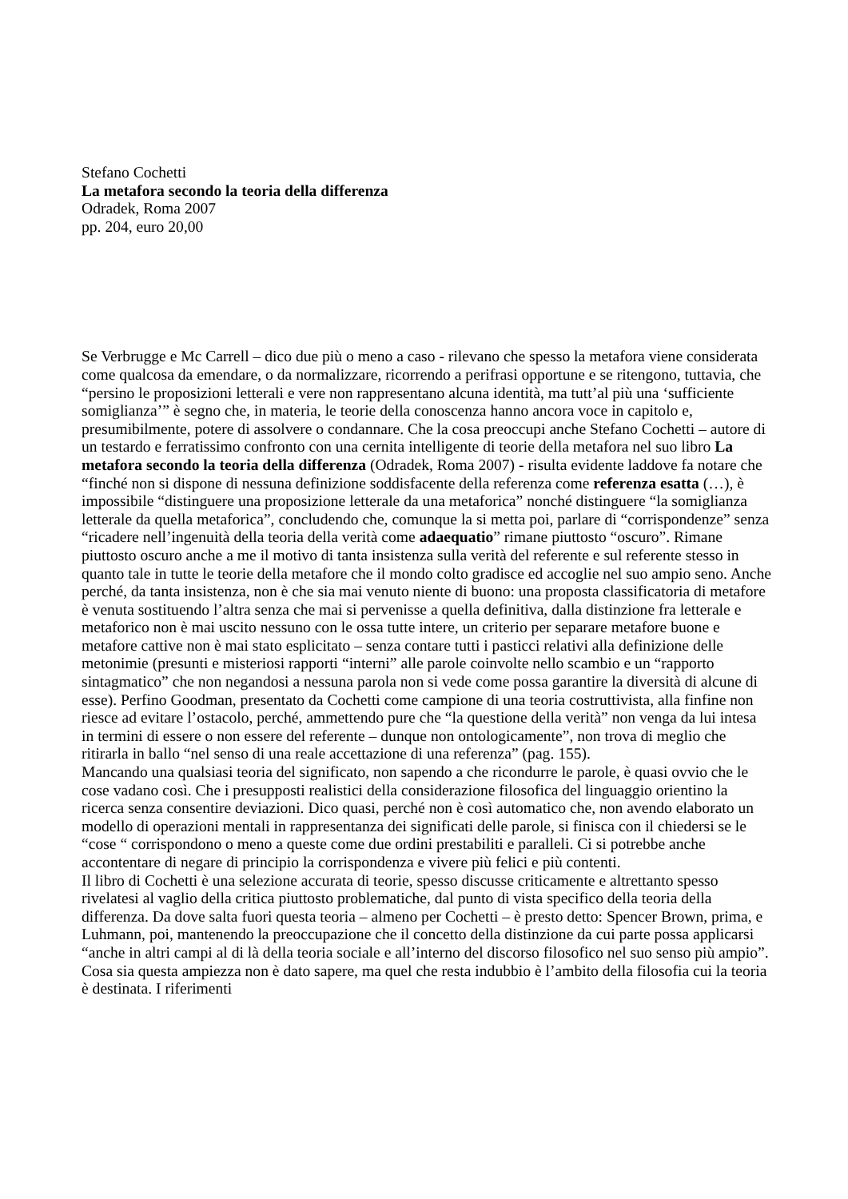Stefano Cochetti
La metafora secondo la teoria della differenza
Odradek, Roma 2007
pp. 204, euro 20,00
Se Verbrugge e Mc Carrell – dico due più o meno a caso - rilevano che spesso la metafora viene considerata come qualcosa da emendare, o da normalizzare, ricorrendo a perifrasi opportune e se ritengono, tuttavia, che “persino le proposizioni letterali e vere non rappresentano alcuna identità, ma tutt’al più una ‘sufficiente somiglianza’” è segno che, in materia, le teorie della conoscenza hanno ancora voce in capitolo e, presumibilmente, potere di assolvere o condannare. Che la cosa preoccupi anche Stefano Cochetti – autore di un testardo e ferratissimo confronto con una cernita intelligente di teorie della metafora nel suo libro La metafora secondo la teoria della differenza (Odradek, Roma 2007) - risulta evidente laddove fa notare che “finché non si dispone di nessuna definizione soddisfacente della referenza come referenza esatta (…), è impossibile “distinguere una proposizione letterale da una metaforica” nonché distinguere “la somiglianza letterale da quella metaforica”, concludendo che, comunque la si metta poi, parlare di “corrispondenze” senza “ricadere nell’ingenuità della teoria della verità come adaequatio” rimane piuttosto “oscuro”. Rimane piuttosto oscuro anche a me il motivo di tanta insistenza sulla verità del referente e sul referente stesso in quanto tale in tutte le teorie della metafore che il mondo colto gradisce ed accoglie nel suo ampio seno. Anche perché, da tanta insistenza, non è che sia mai venuto niente di buono: una proposta classificatoria di metafore è venuta sostituendo l’altra senza che mai si pervenisse a quella definitiva, dalla distinzione fra letterale e metaforico non è mai uscito nessuno con le ossa tutte intere, un criterio per separare metafore buone e metafore cattive non è mai stato esplicitato – senza contare tutti i pasticci relativi alla definizione delle metonimie (presunti e misteriosi rapporti “interni” alle parole coinvolte nello scambio e un “rapporto sintagmatico” che non negandosi a nessuna parola non si vede come possa garantire la diversità di alcune di esse). Perfino Goodman, presentato da Cochetti come campione di una teoria costruttivista, alla finfine non riesce ad evitare l’ostacolo, perché, ammettendo pure che “la questione della verità” non venga da lui intesa in termini di essere o non essere del referente – dunque non ontologicamente”, non trova di meglio che ritirarla in ballo “nel senso di una reale accettazione di una referenza” (pag. 155).
Mancando una qualsiasi teoria del significato, non sapendo a che ricondurre le parole, è quasi ovvio che le cose vadano così. Che i presupposti realistici della considerazione filosofica del linguaggio orientino la ricerca senza consentire deviazioni. Dico quasi, perché non è così automatico che, non avendo elaborato un modello di operazioni mentali in rappresentanza dei significati delle parole, si finisca con il chiedersi se le “cose “ corrispondono o meno a queste come due ordini prestabiliti e paralleli. Ci si potrebbe anche accontentare di negare di principio la corrispondenza e vivere più felici e più contenti.
Il libro di Cochetti è una selezione accurata di teorie, spesso discusse criticamente e altrettanto spesso rivelatesi al vaglio della critica piuttosto problematiche, dal punto di vista specifico della teoria della differenza. Da dove salta fuori questa teoria – almeno per Cochetti – è presto detto: Spencer Brown, prima, e Luhmann, poi, mantenendo la preoccupazione che il concetto della distinzione da cui parte possa applicarsi “anche in altri campi al di là della teoria sociale e all’interno del discorso filosofico nel suo senso più ampio”. Cosa sia questa ampiezza non è dato sapere, ma quel che resta indubbio è l’ambito della filosofia cui la teoria è destinata. I riferimenti